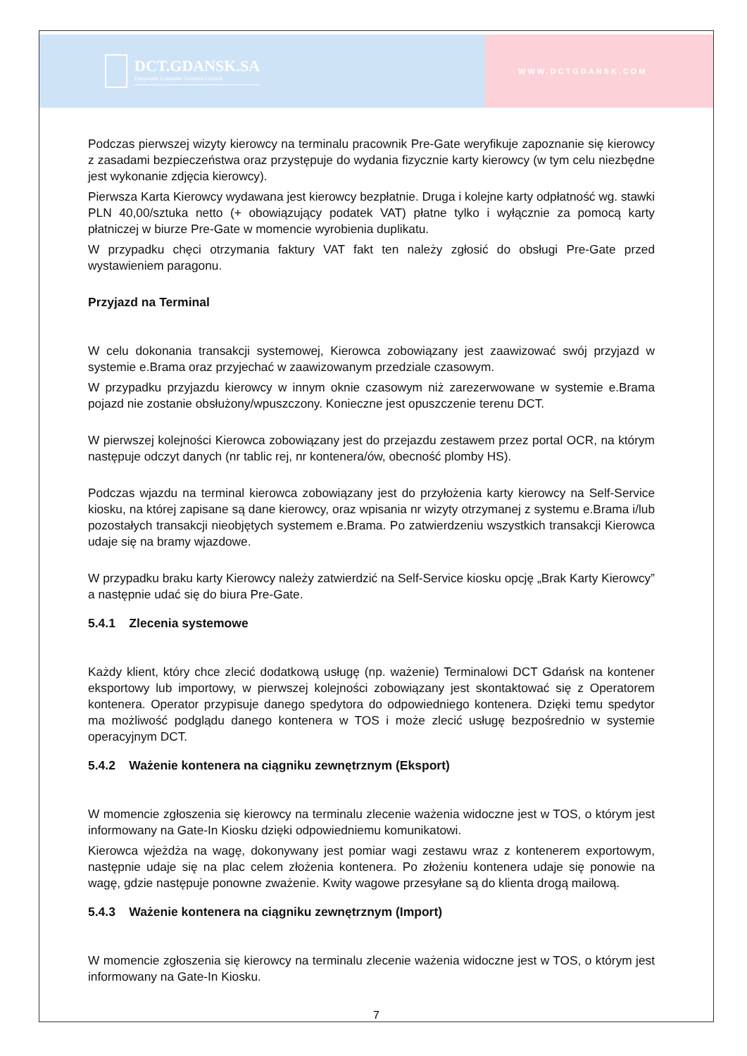DCT.GDANSK.SA
Deepwater Container Terminal Gdansk
WWW.DCTGDANSK.COM
Podczas pierwszej wizyty kierowcy na terminalu pracownik Pre-Gate weryfikuje zapoznanie się kierowcy z zasadami bezpieczeństwa oraz przystępuje do wydania fizycznie karty kierowcy (w tym celu niezbędne jest wykonanie zdjęcia kierowcy).
Pierwsza Karta Kierowcy wydawana jest kierowcy bezpłatnie. Druga i kolejne karty odpłatność wg. stawki PLN 40,00/sztuka netto (+ obowiązujący podatek VAT) płatne tylko i wyłącznie za pomocą karty płatniczej w biurze Pre-Gate w momencie wyrobienia duplikatu.
W przypadku chęci otrzymania faktury VAT fakt ten należy zgłosić do obsługi Pre-Gate przed wystawieniem paragonu.
Przyjazd na Terminal
W celu dokonania transakcji systemowej, Kierowca zobowiązany jest zaawizować swój przyjazd w systemie e.Brama oraz przyjechać w zaawizowanym przedziale czasowym.
W przypadku przyjazdu kierowcy w innym oknie czasowym niż zarezerwowane w systemie e.Brama pojazd nie zostanie obsłużony/wpuszczony. Konieczne jest opuszczenie terenu DCT.
W pierwszej kolejności Kierowca zobowiązany jest do przejazdu zestawem przez portal OCR, na którym następuje odczyt danych (nr tablic rej, nr kontenera/ów, obecność plomby HS).
Podczas wjazdu na terminal kierowca zobowiązany jest do przyłożenia karty kierowcy na Self-Service kiosku, na której zapisane są dane kierowcy, oraz wpisania nr wizyty otrzymanej z systemu e.Brama i/lub pozostałych transakcji nieobjętych systemem e.Brama. Po zatwierdzeniu wszystkich transakcji Kierowca udaje się na bramy wjazdowe.
W przypadku braku karty Kierowcy należy zatwierdzić na Self-Service kiosku opcję „Brak Karty Kierowcy” a następnie udać się do biura Pre-Gate.
5.4.1 Zlecenia systemowe
Każdy klient, który chce zlecić dodatkową usługę (np. ważenie) Terminalowi DCT Gdańsk na kontener eksportowy lub importowy, w pierwszej kolejności zobowiązany jest skontaktować się z Operatorem kontenera. Operator przypisuje danego spedytora do odpowiedniego kontenera. Dzięki temu spedytor ma możliwość podglądu danego kontenera w TOS i może zlecić usługę bezpośrednio w systemie operacyjnym DCT.
5.4.2 Ważenie kontenera na ciągniku zewnętrznym (Eksport)
W momencie zgłoszenia się kierowcy na terminalu zlecenie ważenia widoczne jest w TOS, o którym jest informowany na Gate-In Kiosku dzięki odpowiedniemu komunikatowi.
Kierowca wjeżdża na wagę, dokonywany jest pomiar wagi zestawu wraz z kontenerem exportowym, następnie udaje się na plac celem złożenia kontenera. Po złożeniu kontenera udaje się ponowie na wagę, gdzie następuje ponowne zważenie. Kwity wagowe przesyłane są do klienta drogą mailową.
5.4.3 Ważenie kontenera na ciągniku zewnętrznym (Import)
W momencie zgłoszenia się kierowcy na terminalu zlecenie ważenia widoczne jest w TOS, o którym jest informowany na Gate-In Kiosku.
7